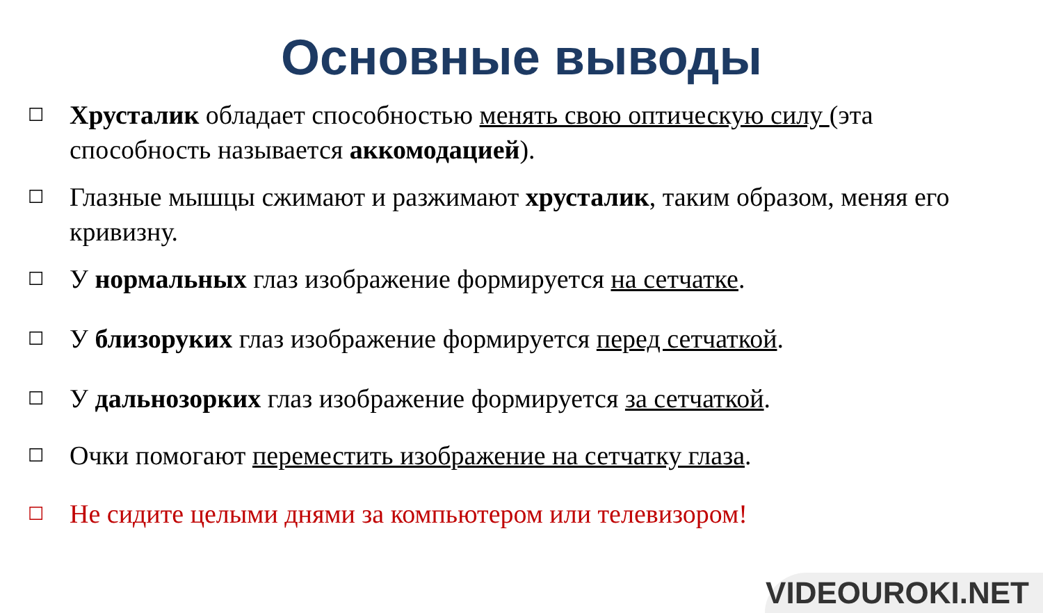Основные выводы
☐ Хрусталик обладает способностью менять свою оптическую силу (эта способность называется аккомодацией).
☐ Глазные мышцы сжимают и разжимают хрусталик, таким образом, меняя его кривизну.
☐ У нормальных глаз изображение формируется на сетчатке.
☐ У близоруких глаз изображение формируется перед сетчаткой.
☐ У дальнозорких глаз изображение формируется за сетчаткой.
☐ Очки помогают переместить изображение на сетчатку глаза.
☐ Не сидите целыми днями за компьютером или телевизором!
VIDEOUROKI.NET